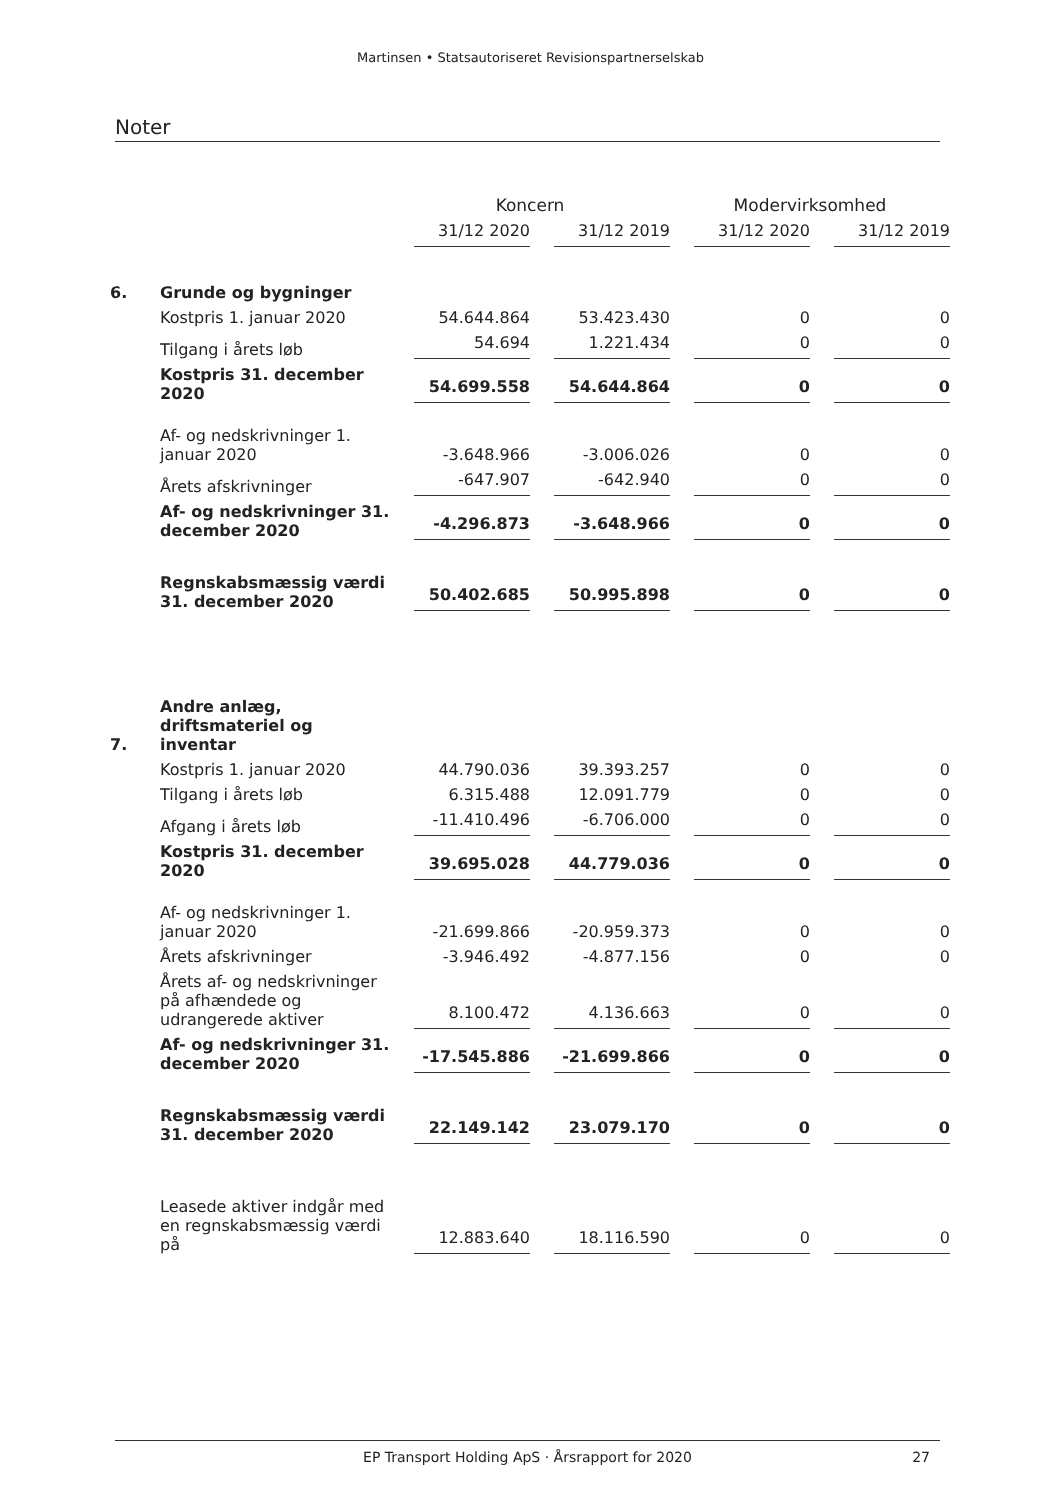Martinsen • Statsautoriseret Revisionspartnerselskab
Noter
| | | Koncern | | Modervirksomhed | |
| --- | --- | --- | --- | --- | --- |
| | | 31/12 2020 | 31/12 2019 | 31/12 2020 | 31/12 2019 |
| 6. | Grunde og bygninger | | | | |
| | Kostpris 1. januar 2020 | 54.644.864 | 53.423.430 | 0 | 0 |
| | Tilgang i årets løb | 54.694 | 1.221.434 | 0 | 0 |
| | Kostpris 31. december 2020 | 54.699.558 | 54.644.864 | 0 | 0 |
| | Af- og nedskrivninger 1. januar 2020 | -3.648.966 | -3.006.026 | 0 | 0 |
| | Årets afskrivninger | -647.907 | -642.940 | 0 | 0 |
| | Af- og nedskrivninger 31. december 2020 | -4.296.873 | -3.648.966 | 0 | 0 |
| | Regnskabsmæssig værdi 31. december 2020 | 50.402.685 | 50.995.898 | 0 | 0 |
| 7. | Andre anlæg, driftsmateriel og inventar | | | | |
| | Kostpris 1. januar 2020 | 44.790.036 | 39.393.257 | 0 | 0 |
| | Tilgang i årets løb | 6.315.488 | 12.091.779 | 0 | 0 |
| | Afgang i årets løb | -11.410.496 | -6.706.000 | 0 | 0 |
| | Kostpris 31. december 2020 | 39.695.028 | 44.779.036 | 0 | 0 |
| | Af- og nedskrivninger 1. januar 2020 | -21.699.866 | -20.959.373 | 0 | 0 |
| | Årets afskrivninger | -3.946.492 | -4.877.156 | 0 | 0 |
| | Årets af- og nedskrivninger på afhændede og udrangerede aktiver | 8.100.472 | 4.136.663 | 0 | 0 |
| | Af- og nedskrivninger 31. december 2020 | -17.545.886 | -21.699.866 | 0 | 0 |
| | Regnskabsmæssig værdi 31. december 2020 | 22.149.142 | 23.079.170 | 0 | 0 |
| | Leasede aktiver indgår med en regnskabsmæssig værdi på | 12.883.640 | 18.116.590 | 0 | 0 |
EP Transport Holding ApS · Årsrapport for 2020 27